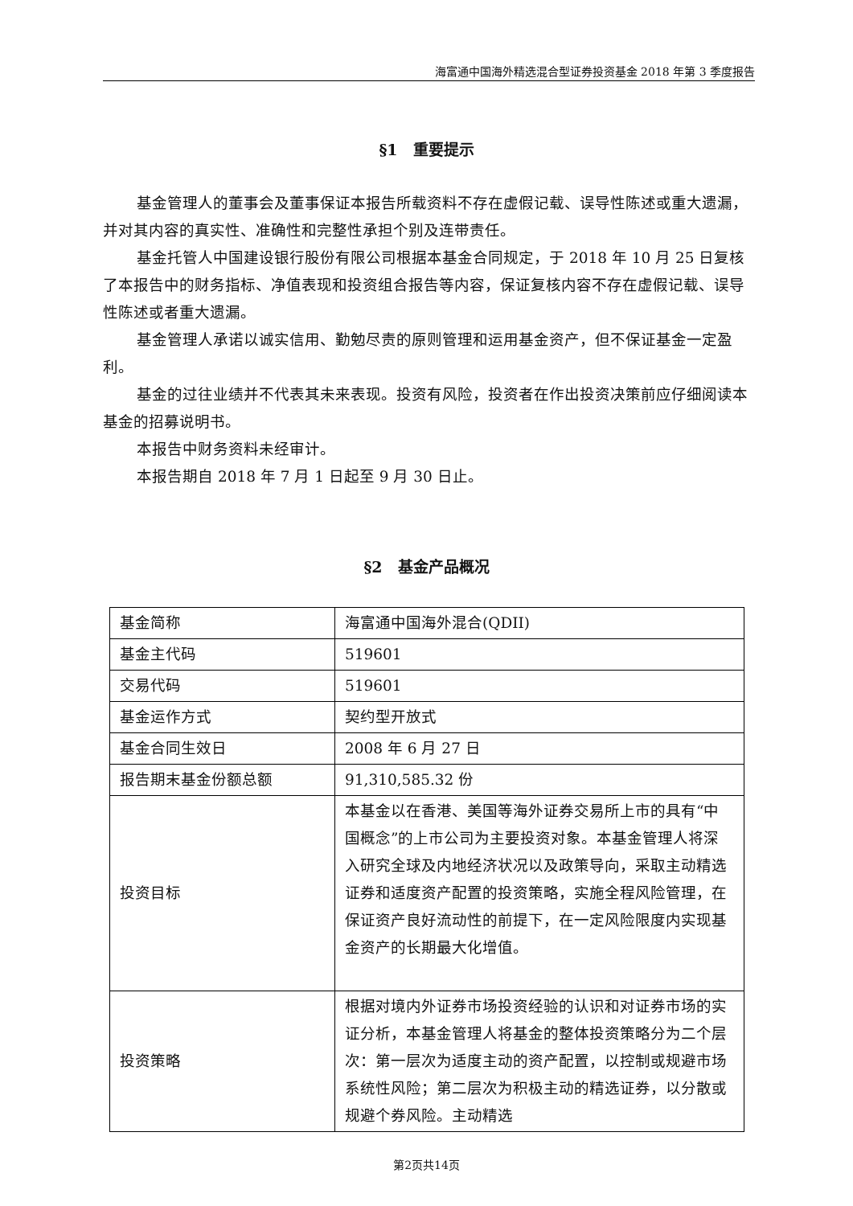海富通中国海外精选混合型证券投资基金 2018 年第 3 季度报告
§1　重要提示
基金管理人的董事会及董事保证本报告所载资料不存在虚假记载、误导性陈述或重大遗漏，并对其内容的真实性、准确性和完整性承担个别及连带责任。
基金托管人中国建设银行股份有限公司根据本基金合同规定，于 2018 年 10 月 25 日复核了本报告中的财务指标、净值表现和投资组合报告等内容，保证复核内容不存在虚假记载、误导性陈述或者重大遗漏。
基金管理人承诺以诚实信用、勤勉尽责的原则管理和运用基金资产，但不保证基金一定盈利。
基金的过往业绩并不代表其未来表现。投资有风险，投资者在作出投资决策前应仔细阅读本基金的招募说明书。
本报告中财务资料未经审计。
本报告期自 2018 年 7 月 1 日起至 9 月 30 日止。
§2　基金产品概况
| 基金简称 | 海富通中国海外混合(QDII) |
| 基金主代码 | 519601 |
| 交易代码 | 519601 |
| 基金运作方式 | 契约型开放式 |
| 基金合同生效日 | 2008 年 6 月 27 日 |
| 报告期末基金份额总额 | 91,310,585.32 份 |
| 投资目标 | 本基金以在香港、美国等海外证券交易所上市的具有“中国概念”的上市公司为主要投资对象。本基金管理人将深入研究全球及内地经济状况以及政策导向，采取主动精选证券和适度资产配置的投资策略，实施全程风险管理，在保证资产良好流动性的前提下，在一定风险限度内实现基金资产的长期最大化增值。 |
| 投资策略 | 根据对境内外证券市场投资经验的认识和对证券市场的实证分析，本基金管理人将基金的整体投资策略分为二个层次：第一层次为适度主动的资产配置，以控制或规避市场系统性风险；第二层次为积极主动的精选证券，以分散或规避个券风险。主动精选 |
第2页共14页